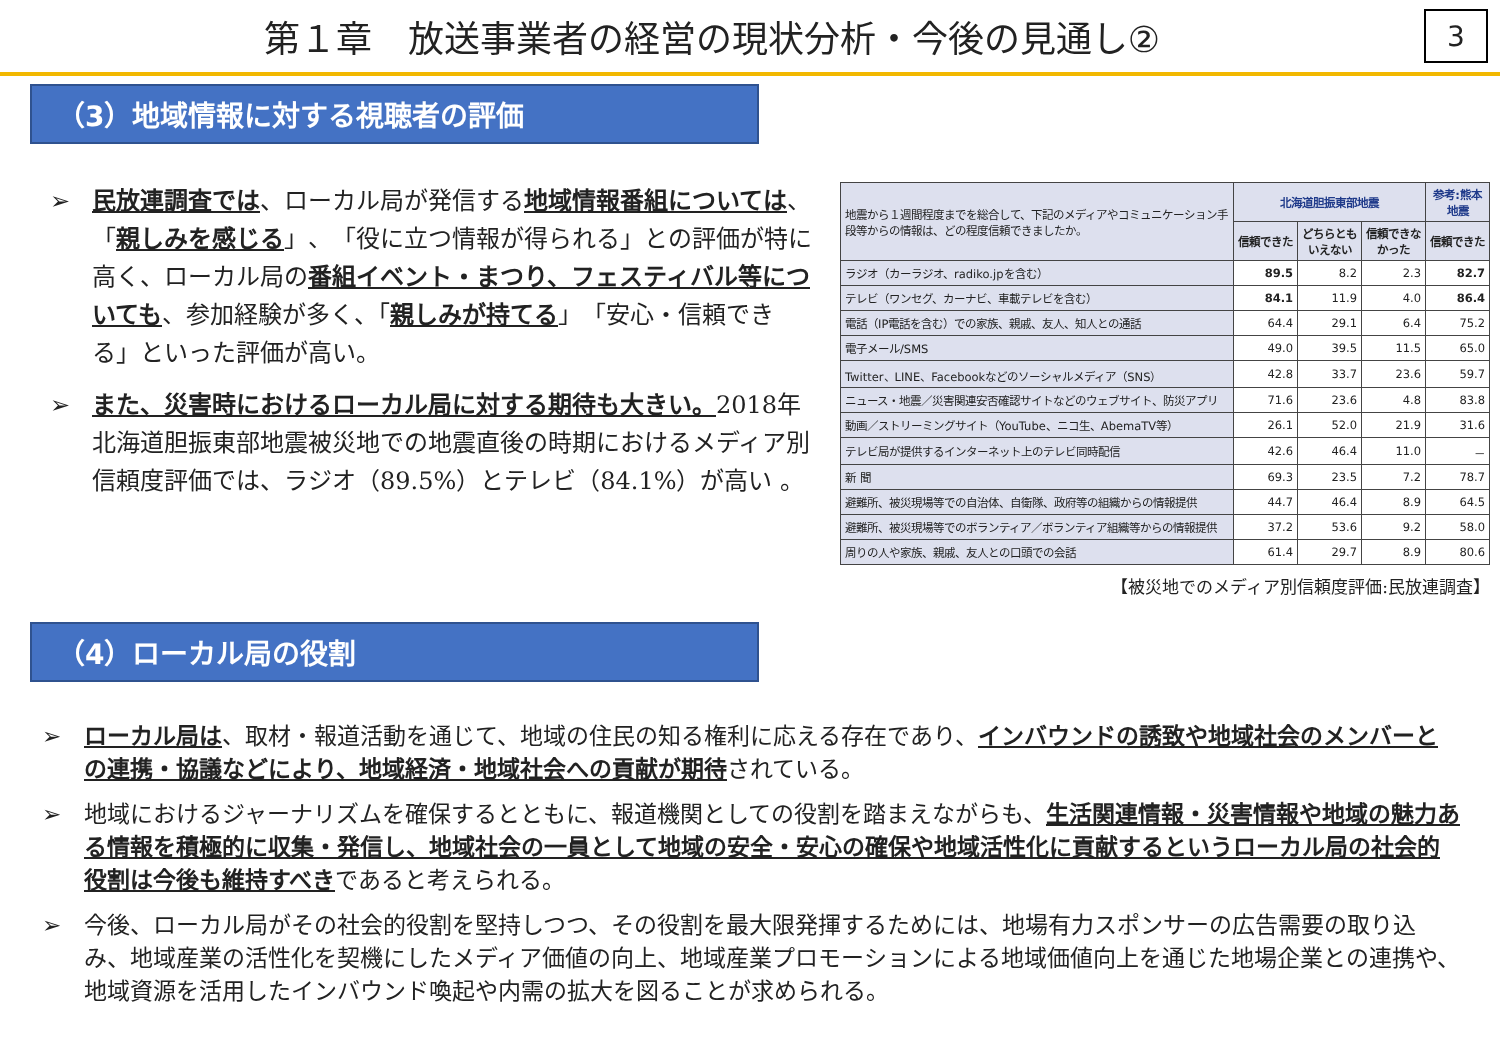第１章　放送事業者の経営の現状分析・今後の見通し②
3
（3）地域情報に対する視聴者の評価
➢ 民放連調査では、ローカル局が発信する地域情報番組については、「親しみを感じる」、「役に立つ情報が得られる」との評価が特に高く、ローカル局の番組イベント・まつり、フェスティバル等についても、参加経験が多く、「親しみが持てる」「安心・信頼できる」といった評価が高い。
➢ また、災害時におけるローカル局に対する期待も大きい。2018年北海道胆振東部地震被災地での地震直後の時期におけるメディア別信頼度評価では、ラジオ（89.5%）とテレビ（84.1%）が高い 。
| 地震から１週間程度までを総合して、下記のメディアやコミュニケーション手段等からの情報は、どの程度信頼できましたか。 | 北海道胆振東部地震 | | | 参考:熊本地震 |
| | 信頼できた | どちらとも いえない | 信頼できなかった | 信頼できた |
| ラジオ（カーラジオ、radiko.jpを含む） | 89.5 | 8.2 | 2.3 | 82.7 |
| テレビ（ワンセグ、カーナビ、車載テレビを含む） | 84.1 | 11.9 | 4.0 | 86.4 |
| 電話（IP電話を含む）での家族、親戚、友人、知人との通話 | 64.4 | 29.1 | 6.4 | 75.2 |
| 電子メール/SMS | 49.0 | 39.5 | 11.5 | 65.0 |
| Twitter、LINE、Facebookなどのソーシャルメディア（SNS） | 42.8 | 33.7 | 23.6 | 59.7 |
| ニュース・地震／災害関連安否確認サイトなどのウェブサイト、防災アプリ | 71.6 | 23.6 | 4.8 | 83.8 |
| 動画／ストリーミングサイト（YouTube、ニコ生、AbemaTV等） | 26.1 | 52.0 | 21.9 | 31.6 |
| テレビ局が提供するインターネット上のテレビ同時配信 | 42.6 | 46.4 | 11.0 | － |
| 新 聞 | 69.3 | 23.5 | 7.2 | 78.7 |
| 避難所、被災現場等での自治体、自衛隊、政府等の組織からの情報提供 | 44.7 | 46.4 | 8.9 | 64.5 |
| 避難所、被災現場等でのボランティア／ボランティア組織等からの情報提供 | 37.2 | 53.6 | 9.2 | 58.0 |
| 周りの人や家族、親戚、友人との口頭での会話 | 61.4 | 29.7 | 8.9 | 80.6 |
【被災地でのメディア別信頼度評価:民放連調査】
（4）ローカル局の役割
➢ ローカル局は、取材・報道活動を通じて、地域の住民の知る権利に応える存在であり、インバウンドの誘致や地域社会のメンバーとの連携・協議などにより、地域経済・地域社会への貢献が期待されている。
➢ 地域におけるジャーナリズムを確保するとともに、報道機関としての役割を踏まえながらも、生活関連情報・災害情報や地域の魅力ある情報を積極的に収集・発信し、地域社会の一員として地域の安全・安心の確保や地域活性化に貢献するというローカル局の社会的役割は今後も維持すべきであると考えられる。
➢ 今後、ローカル局がその社会的役割を堅持しつつ、その役割を最大限発揮するためには、地場有力スポンサーの広告需要の取り込み、地域産業の活性化を契機にしたメディア価値の向上、地域産業プロモーションによる地域価値向上を通じた地場企業との連携や、地域資源を活用したインバウンド喚起や内需の拡大を図ることが求められる。